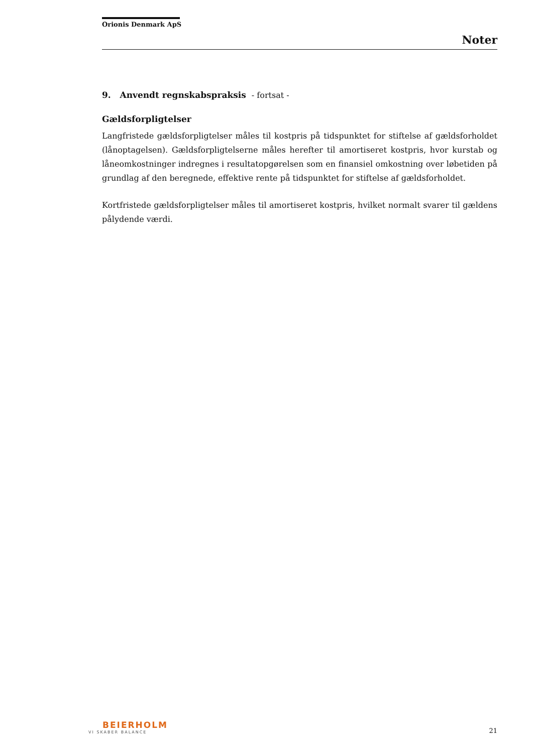Orionis Denmark ApS
Noter
9. Anvendt regnskabspraksis - fortsat -
Gældsforpligtelser
Langfristede gældsforpligtelser måles til kostpris på tidspunktet for stiftelse af gældsforholdet (lånoptagelsen). Gældsforpligtelserne måles herefter til amortiseret kostpris, hvor kurstab og låneomkostninger indregnes i resultatopgørelsen som en finansiel omkostning over løbetiden på grundlag af den beregnede, effektive rente på tidspunktet for stiftelse af gældsforholdet.
Kortfristede gældsforpligtelser måles til amortiseret kostpris, hvilket normalt svarer til gældens pålydende værdi.
BEIERHOLM
VI SKABER BALANCE
21